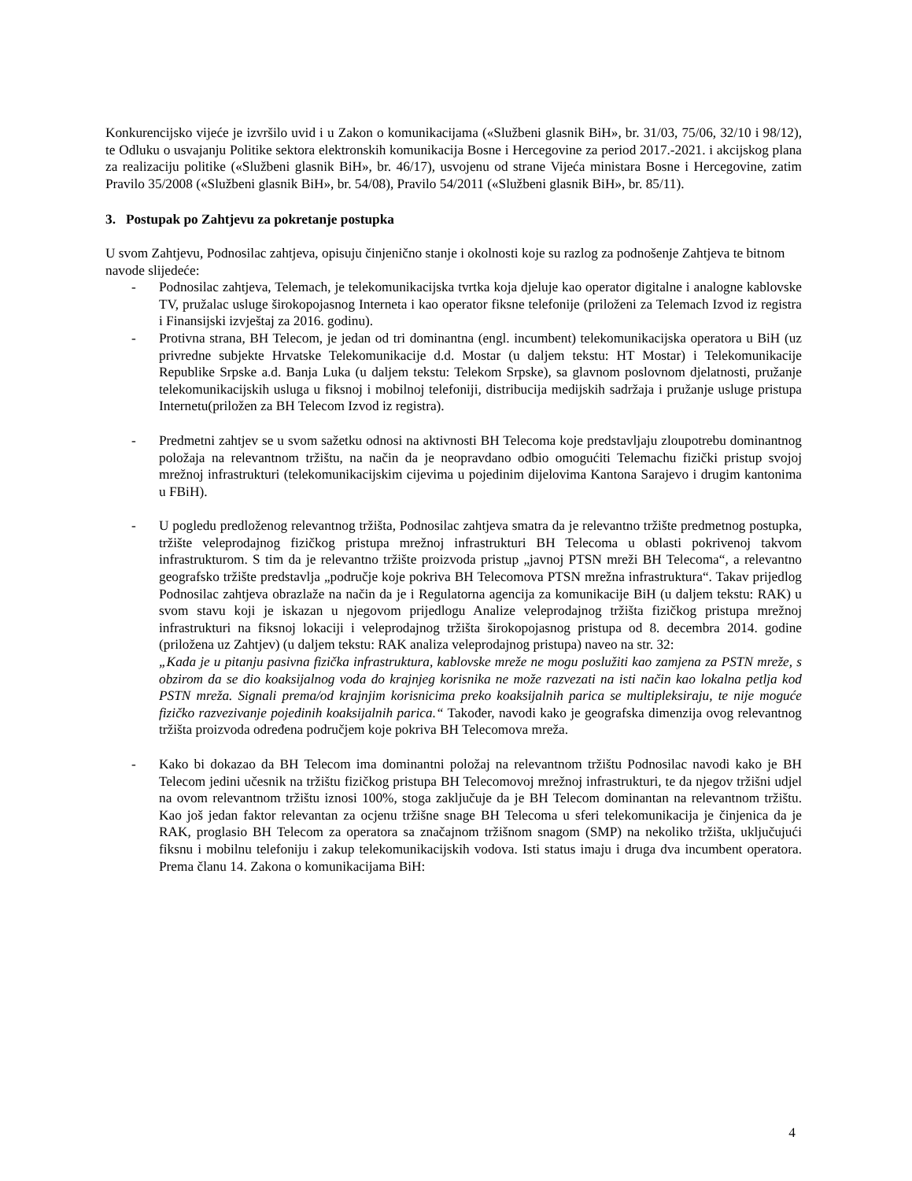Konkurencijsko vijeće je izvršilo uvid i u Zakon o komunikacijama («Službeni glasnik BiH», br. 31/03, 75/06, 32/10 i 98/12), te Odluku o usvajanju Politike sektora elektronskih komunikacija Bosne i Hercegovine za period 2017.-2021. i akcijskog plana za realizaciju politike («Službeni glasnik BiH», br. 46/17), usvojenu od strane Vijeća ministara Bosne i Hercegovine, zatim Pravilo 35/2008 («Službeni glasnik BiH», br. 54/08), Pravilo 54/2011 («Službeni glasnik BiH», br. 85/11).
3. Postupak po Zahtjevu za pokretanje postupka
U svom Zahtjevu, Podnosilac zahtjeva, opisuju činjenično stanje i okolnosti koje su razlog za podnošenje Zahtjeva te bitnom navode slijedeće:
- Podnosilac zahtjeva, Telemach, je telekomunikacijska tvrtka koja djeluje kao operator digitalne i analogne kablovske TV, pružalac usluge širokopojasnog Interneta i kao operator fiksne telefonije (priloženi za Telemach Izvod iz registra i Finansijski izvještaj za 2016. godinu).
- Protivna strana, BH Telecom, je jedan od tri dominantna (engl. incumbent) telekomunikacijska operatora u BiH (uz privredne subjekte Hrvatske Telekomunikacije d.d. Mostar (u daljem tekstu: HT Mostar) i Telekomunikacije Republike Srpske a.d. Banja Luka (u daljem tekstu: Telekom Srpske), sa glavnom poslovnom djelatnosti, pružanje telekomunikacijskih usluga u fiksnoj i mobilnoj telefoniji, distribucija medijskih sadržaja i pružanje usluge pristupa Internetu(priložen za BH Telecom Izvod iz registra).
- Predmetni zahtjev se u svom sažetku odnosi na aktivnosti BH Telecoma koje predstavljaju zloupotrebu dominantnog položaja na relevantnom tržištu, na način da je neopravdano odbio omogućiti Telemachu fizički pristup svojoj mrežnoj infrastrukturi (telekomunikacijskim cijevima u pojedinim dijelovima Kantona Sarajevo i drugim kantonima u FBiH).
- U pogledu predloženog relevantnog tržišta, Podnosilac zahtjeva smatra da je relevantno tržište predmetnog postupka, tržište veleprodajnog fizičkog pristupa mrežnoj infrastrukturi BH Telecoma u oblasti pokrivenoj takvom infrastrukturom. S tim da je relevantno tržište proizvoda pristup „javnoj PTSN mreži BH Telecoma“, a relevantno geografsko tržište predstavlja „područje koje pokriva BH Telecomova PTSN mrežna infrastruktura“. Takav prijedlog Podnosilac zahtjeva obrazlaže na način da je i Regulatorna agencija za komunikacije BiH (u daljem tekstu: RAK) u svom stavu koji je iskazan u njegovom prijedlogu Analize veleprodajnog tržišta fizičkog pristupa mrežnoj infrastrukturi na fiksnoj lokaciji i veleprodajnog tržišta širokopojasnog pristupa od 8. decembra 2014. godine (priložena uz Zahtjev) (u daljem tekstu: RAK analiza veleprodajnog pristupa) naveo na str. 32:
„Kada je u pitanju pasivna fizička infrastruktura, kablovske mreže ne mogu poslužiti kao zamjena za PSTN mreže, s obzirom da se dio koaksijalnog voda do krajnjeg korisnika ne može razvezati na isti način kao lokalna petlja kod PSTN mreža. Signali prema/od krajnjim korisnicima preko koaksijalnih parica se multipleksiraju, te nije moguće fizičko razvezivanje pojedinih koaksijalnih parica.“ Također, navodi kako je geografska dimenzija ovog relevantnog tržišta proizvoda određena područjem koje pokriva BH Telecomova mreža.
- Kako bi dokazao da BH Telecom ima dominantni položaj na relevantnom tržištu Podnosilac navodi kako je BH Telecom jedini učesnik na tržištu fizičkog pristupa BH Telecomovoj mrežnoj infrastrukturi, te da njegov tržišni udjel na ovom relevantnom tržištu iznosi 100%, stoga zaključuje da je BH Telecom dominantan na relevantnom tržištu. Kao još jedan faktor relevantan za ocjenu tržišne snage BH Telecoma u sferi telekomunikacija je činjenica da je RAK, proglasio BH Telecom za operatora sa značajnom tržišnom snagom (SMP) na nekoliko tržišta, uključujući fiksnu i mobilnu telefoniju i zakup telekomunikacijskih vodova. Isti status imaju i druga dva incumbent operatora. Prema članu 14. Zakona o komunikacijama BiH:
4